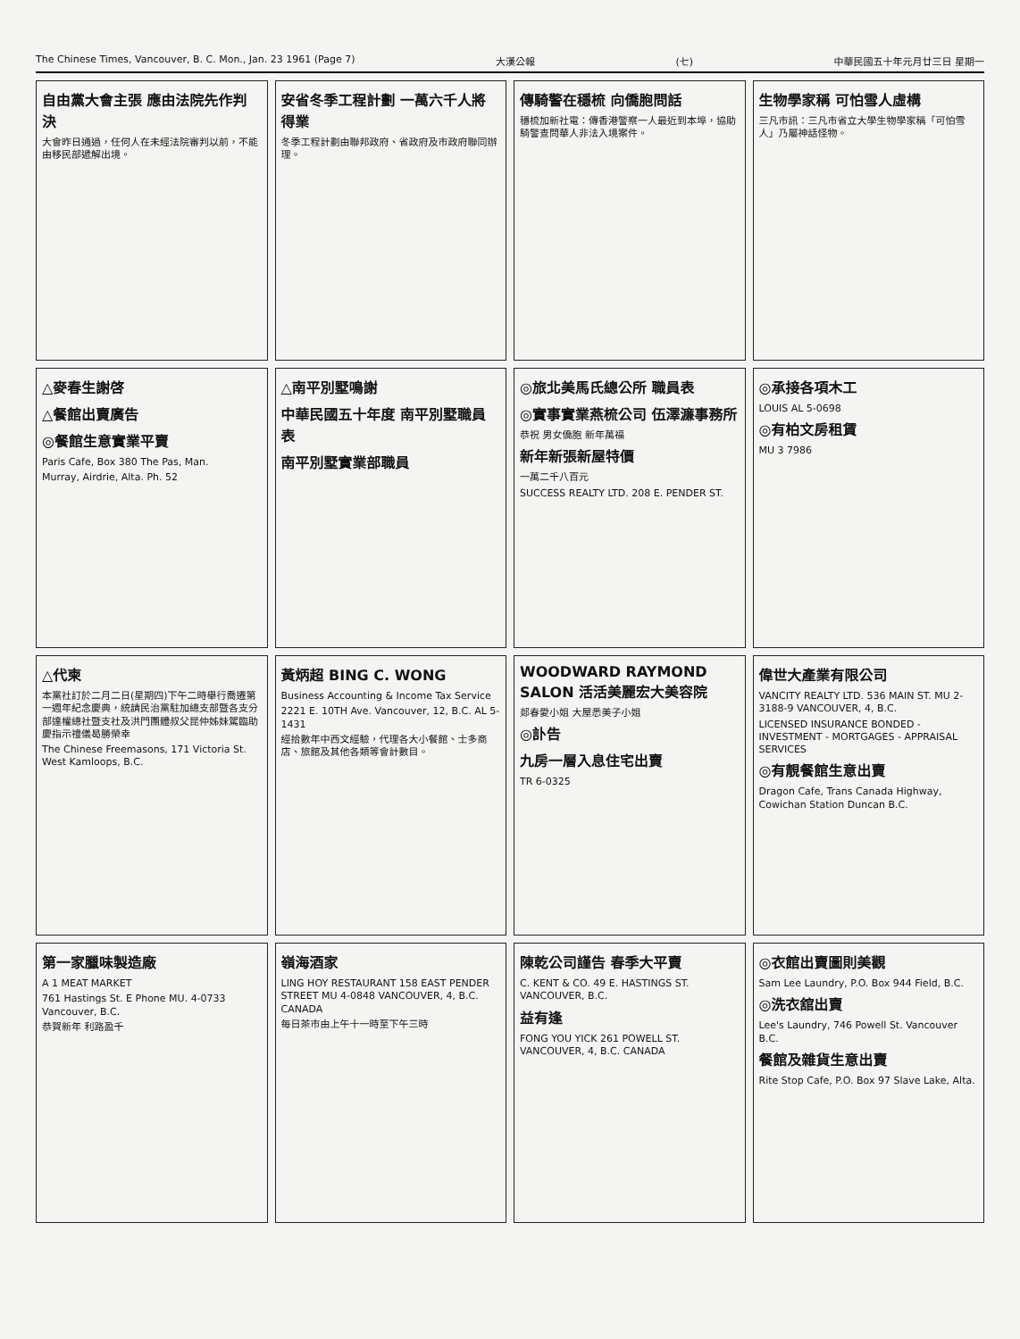The Chinese Times, Vancouver, B. C. Mon., Jan. 23 1961 (Page 7) 大漢公報 (七) 中華民國五十年元月廿三日 星期一
自由黨大會主張 應由法院先作判決
大會昨日通過，任何人在未經法院審判以前，不能由移民部遞解出境。
安省冬季工程計劃 一萬六千人將得業
冬季工程計劃由聯邦政府、省政府及市政府聯同辦理。
傳騎警在穩梳 向僑胞問話
穩梳加新社電：傳香港警察一人最近到本埠，協助騎警查問華人非法入境案件。
生物學家稱 可怕雪人虛構
三凡市訊：三凡市省立大學生物學家稱「可怕雪人」乃屬神話怪物。
△麥春生謝啓
△餐館出賣廣告
◎餐館生意實業平賣
Paris Cafe, Box 380 The Pas, Man.
Murray, Airdrie, Alta. Ph. 52
△南平別墅鳴謝
中華民國五十年度 南平別墅職員表
南平別墅實業部職員
◎旅北美馬氏總公所 職員表
◎實事實業燕梳公司 伍澤濂事務所
恭祝 男女僑胞 新年萬福
新年新張新屋特價
一萬二千八百元
SUCCESS REALTY LTD. 208 E. PENDER ST.
◎承接各項木工
LOUIS AL 5-0698
◎有柏文房租賃
MU 3 7986
△代柬
本黨社訂於二月二日(星期四)下午二時舉行喬遷第一週年紀念慶典，統請民治黨駐加總支部暨各支分部達權總社暨支社及洪門團體叔父昆仲姊妹駕臨助慶指示禮儀曷勝榮幸
The Chinese Freemasons, 171 Victoria St. West Kamloops, B.C.
黃炳超 BING C. WONG
Business Accounting & Income Tax Service
2221 E. 10TH Ave. Vancouver, 12, B.C. AL 5-1431
經拾數年中西文經驗，代理各大小餐館、士多商店、旅館及其他各類等會計數目。
WOODWARD RAYMOND SALON 活活美麗宏大美容院
郯春愛小姐 大屋悉美子小姐
◎訃告
九房一層入息住宅出賣
TR 6-0325
偉世大產業有限公司
VANCITY REALTY LTD. 536 MAIN ST. MU 2-3188-9 VANCOUVER, 4, B.C.
LICENSED INSURANCE BONDED - INVESTMENT - MORTGAGES - APPRAISAL SERVICES
◎有靚餐館生意出賣
Dragon Cafe, Trans Canada Highway, Cowichan Station Duncan B.C.
第一家臘味製造廠
A 1 MEAT MARKET
761 Hastings St. E Phone MU. 4-0733 Vancouver, B.C.
恭賀新年 利路盈千
嶺海酒家
LING HOY RESTAURANT 158 EAST PENDER STREET MU 4-0848 VANCOUVER, 4, B.C. CANADA
每日茶市由上午十一時至下午三時
陳乾公司謹告 春季大平賣
C. KENT & CO. 49 E. HASTINGS ST. VANCOUVER, B.C.
益有逢
FONG YOU YICK 261 POWELL ST. VANCOUVER, 4, B.C. CANADA
◎衣館出賣圖則美觀
Sam Lee Laundry, P.O. Box 944 Field, B.C.
◎洗衣舘出賣
Lee's Laundry, 746 Powell St. Vancouver B.C.
餐館及雜貨生意出賣
Rite Stop Cafe, P.O. Box 97 Slave Lake, Alta.